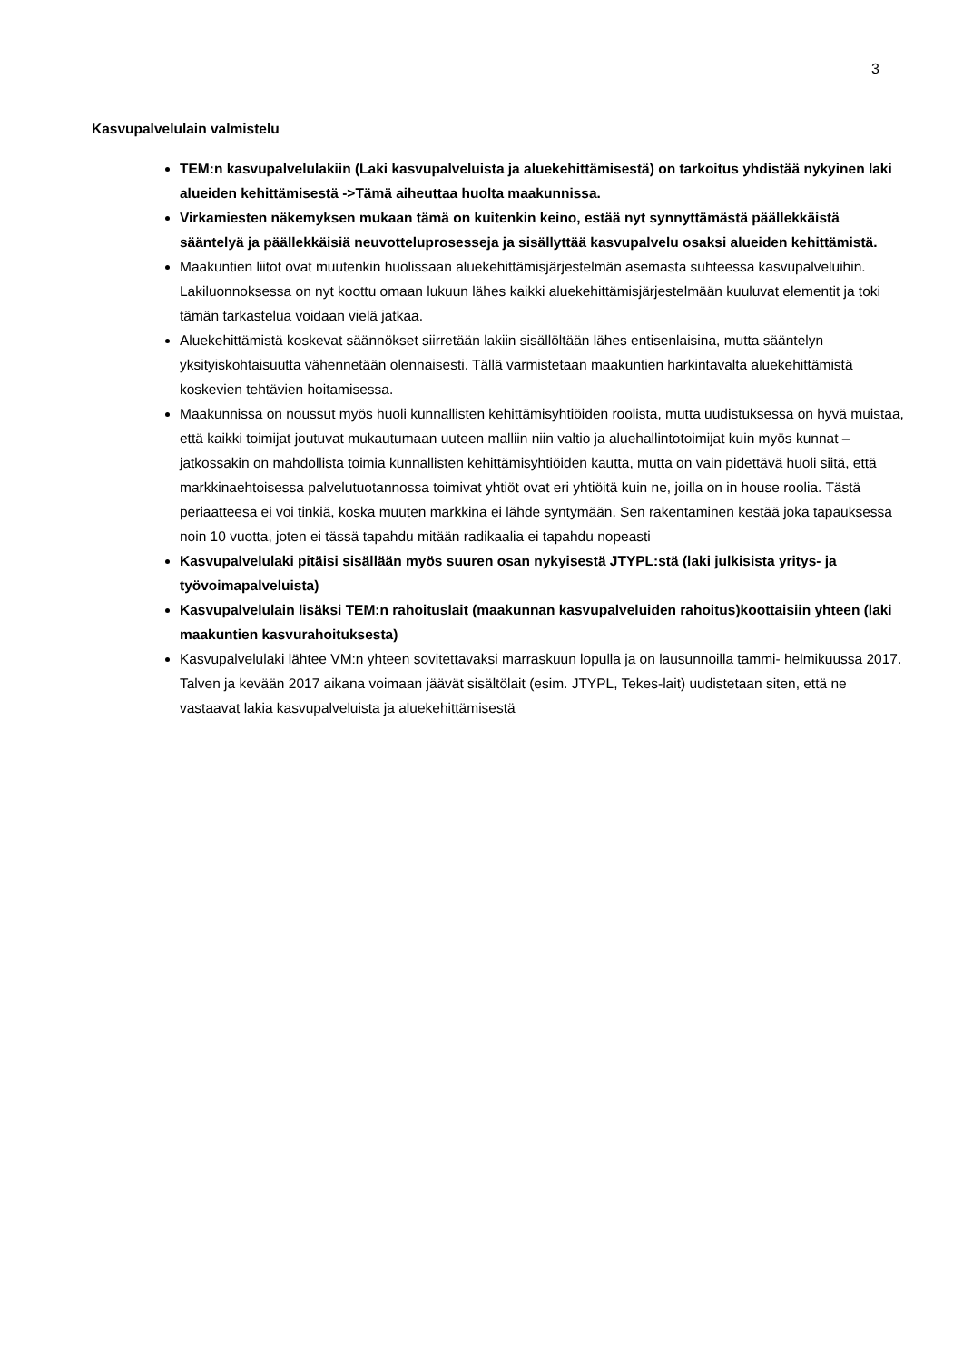3
Kasvupalvelulain valmistelu
TEM:n kasvupalvelulakiin (Laki kasvupalveluista ja aluekehittämisestä) on tarkoitus yhdistää nykyinen laki alueiden kehittämisestä ->Tämä aiheuttaa huolta maakunnissa.
Virkamiesten näkemyksen mukaan tämä on kuitenkin keino, estää nyt synnyttämästä päällekkäistä sääntelyä ja päällekkäisiä neuvotteluprosesseja ja sisällyttää kasvupalvelu osaksi alueiden kehittämistä.
Maakuntien liitot ovat muutenkin huolissaan aluekehittämisjärjestelmän asemasta suhteessa kasvupalveluihin. Lakiluonnoksessa on nyt koottu omaan lukuun lähes kaikki aluekehittämisjärjestelmään kuuluvat elementit ja toki tämän tarkastelua voidaan vielä jatkaa.
Aluekehittämistä koskevat säännökset siirretään lakiin sisällöltään lähes entisenlaisina, mutta sääntelyn yksityiskohtaisuutta vähennetään olennaisesti. Tällä varmistetaan maakuntien harkintavalta aluekehittämistä koskevien tehtävien hoitamisessa.
Maakunnissa on noussut myös huoli kunnallisten kehittämisyhtiöiden roolista, mutta uudistuksessa on hyvä muistaa, että kaikki toimijat joutuvat mukautumaan uuteen malliin niin valtio ja aluehallintotoimijat kuin myös kunnat – jatkossakin on mahdollista toimia kunnallisten kehittämisyhtiöiden kautta, mutta on vain pidettävä huoli siitä, että markkinaehtoisessa palvelutuotannossa toimivat yhtiöt ovat eri yhtiöitä kuin ne, joilla on in house roolia. Tästä periaatteesa ei voi tinkiä, koska muuten markkina ei lähde syntymään. Sen rakentaminen kestää joka tapauksessa noin 10 vuotta, joten ei tässä tapahdu mitään radikaalia ei tapahdu nopeasti
Kasvupalvelulaki pitäisi sisällään myös suuren osan nykyisestä JTYPL:stä (laki julkisista yritys- ja työvoimapalveluista)
Kasvupalvelulain lisäksi TEM:n rahoituslait (maakunnan kasvupalveluiden rahoitus)koottaisiin yhteen (laki maakuntien kasvurahoituksesta)
Kasvupalvelulaki lähtee VM:n yhteen sovitettavaksi marraskuun lopulla ja on lausunnoilla tammi- helmikuussa 2017. Talven ja kevään 2017 aikana voimaan jäävät sisältölait (esim. JTYPL, Tekes-lait) uudistetaan siten, että ne vastaavat lakia kasvupalveluista ja aluekehittämisestä